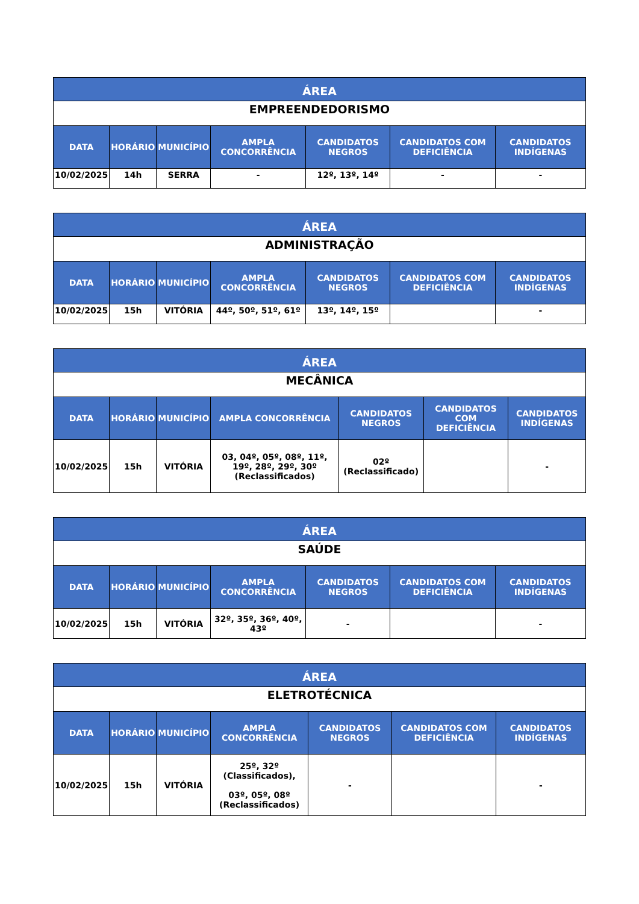| ÁREA | | | | | | |
| EMPREENDEDORISMO | | | | | | |
| DATA | HORÁRIO | MUNICÍPIO | AMPLA CONCORRÊNCIA | CANDIDATOS NEGROS | CANDIDATOS COM DEFICIÊNCIA | CANDIDATOS INDÍGENAS |
| 10/02/2025 | 14h | SERRA | - | 12º, 13º, 14º | - | - |
| ÁREA | | | | | | |
| ADMINISTRAÇÃO | | | | | | |
| DATA | HORÁRIO | MUNICÍPIO | AMPLA CONCORRÊNCIA | CANDIDATOS NEGROS | CANDIDATOS COM DEFICIÊNCIA | CANDIDATOS INDÍGENAS |
| 10/02/2025 | 15h | VITÓRIA | 44º, 50º, 51º, 61º | 13º, 14º, 15º | | - |
| ÁREA | | | | | | |
| MECÂNICA | | | | | | |
| DATA | HORÁRIO | MUNICÍPIO | AMPLA CONCORRÊNCIA | CANDIDATOS NEGROS | CANDIDATOS COM DEFICIÊNCIA | CANDIDATOS INDÍGENAS |
| 10/02/2025 | 15h | VITÓRIA | 03, 04º, 05º, 08º, 11º, 19º, 28º, 29º, 30º (Reclassificados) | 02º (Reclassificado) | | - |
| ÁREA | | | | | | |
| SAÚDE | | | | | | |
| DATA | HORÁRIO | MUNICÍPIO | AMPLA CONCORRÊNCIA | CANDIDATOS NEGROS | CANDIDATOS COM DEFICIÊNCIA | CANDIDATOS INDÍGENAS |
| 10/02/2025 | 15h | VITÓRIA | 32º, 35º, 36º, 40º, 43º | - | | - |
| ÁREA | | | | | | |
| ELETROTÉCNICA | | | | | | |
| DATA | HORÁRIO | MUNICÍPIO | AMPLA CONCORRÊNCIA | CANDIDATOS NEGROS | CANDIDATOS COM DEFICIÊNCIA | CANDIDATOS INDÍGENAS |
| 10/02/2025 | 15h | VITÓRIA | 25º, 32º (Classificados), 03º, 05º, 08º (Reclassificados) | - | | - |